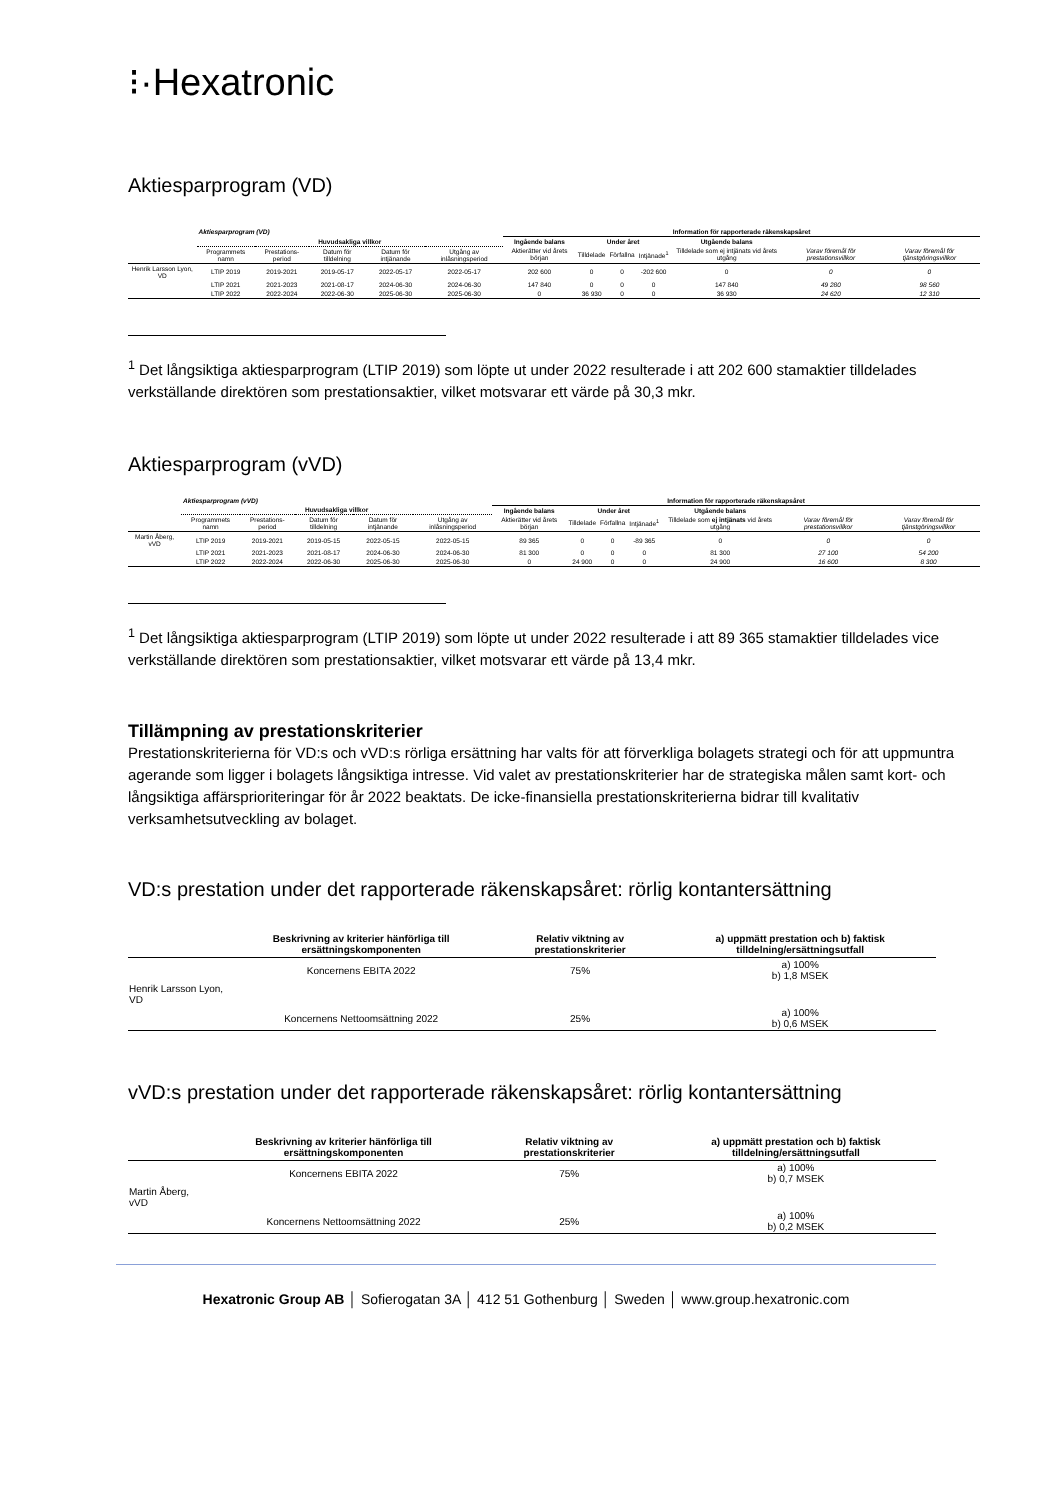⁝·Hexatronic
Aktiesparprogram (VD)
| | Aktiesparprogram (VD) | | | | | Information för rapporterade räkenskapsåret | | | | | | |
| | Huvudsakliga villkor | | | | | Ingående balans | Under året | | | Utgående balans | | |
| | Programmets namn | Prestations-period | Datum för tilldelning | Datum för intjänande | Utgång av inlåsningsperiod | Aktierätter vid årets början | Tilldelade | Förfallna | Intjänade<sup>1</sup> | Tilldelade som ej intjänats vid årets utgång | Varav föremål för prestationsvillkor | Varav föremål för tjänstgöringsvillkor |
| Henrik Larsson Lyon, VD | LTIP 2019 | 2019-2021 | 2019-05-17 | 2022-05-17 | 2022-05-17 | 202 600 | 0 | 0 | -202 600 | 0 | 0 | 0 |
| | LTIP 2021 | 2021-2023 | 2021-08-17 | 2024-06-30 | 2024-06-30 | 147 840 | 0 | 0 | 0 | 147 840 | 49 280 | 98 560 |
| | LTIP 2022 | 2022-2024 | 2022-06-30 | 2025-06-30 | 2025-06-30 | 0 | 36 930 | 0 | 0 | 36 930 | 24 620 | 12 310 |
<sup>1</sup> Det långsiktiga aktiesparprogram (LTIP 2019) som löpte ut under 2022 resulterade i att 202 600 stamaktier tilldelades verkställande direktören som prestationsaktier, vilket motsvarar ett värde på 30,3 mkr.
Aktiesparprogram (vVD)
| | Aktiesparprogram (vVD) | | | | | Information för rapporterade räkenskapsåret | | | | | | |
| | Huvudsakliga villkor | | | | | Ingående balans | Under året | | | Utgående balans | | |
| | Programmets namn | Prestations-period | Datum för tilldelning | Datum för intjänande | Utgång av inlåsningsperiod | Aktierätter vid årets början | Tilldelade | Förfallna | Intjänade<sup>1</sup> | Tilldelade som ej intjänats vid årets utgång | Varav föremål för prestationsvillkor | Varav föremål för tjänstgöringsvillkor |
| Martin Åberg, vVD | LTIP 2019 | 2019-2021 | 2019-05-15 | 2022-05-15 | 2022-05-15 | 89 365 | 0 | 0 | -89 365 | 0 | 0 | 0 |
| | LTIP 2021 | 2021-2023 | 2021-08-17 | 2024-06-30 | 2024-06-30 | 81 300 | 0 | 0 | 0 | 81 300 | 27 100 | 54 200 |
| | LTIP 2022 | 2022-2024 | 2022-06-30 | 2025-06-30 | 2025-06-30 | 0 | 24 900 | 0 | 0 | 24 900 | 16 600 | 8 300 |
<sup>1</sup> Det långsiktiga aktiesparprogram (LTIP 2019) som löpte ut under 2022 resulterade i att 89 365 stamaktier tilldelades vice verkställande direktören som prestationsaktier, vilket motsvarar ett värde på 13,4 mkr.
Tillämpning av prestationskriterier
Prestationskriterierna för VD:s och vVD:s rörliga ersättning har valts för att förverkliga bolagets strategi och för att uppmuntra agerande som ligger i bolagets långsiktiga intresse. Vid valet av prestationskriterier har de strategiska målen samt kort- och långsiktiga affärsprioriteringar för år 2022 beaktats. De icke-finansiella prestationskriterierna bidrar till kvalitativ verksamhetsutveckling av bolaget.
VD:s prestation under det rapporterade räkenskapsåret: rörlig kontantersättning
| | Beskrivning av kriterier hänförliga till ersättningskomponenten | Relativ viktning av prestationskriterier | a) uppmätt prestation och b) faktisk tilldelning/ersättningsutfall |
| --- | --- | --- | --- |
| | Koncernens EBITA 2022 | 75% | a) 100% b) 1,8 MSEK |
| Henrik Larsson Lyon, VD | | | |
| | Koncernens Nettoomsättning 2022 | 25% | a) 100% b) 0,6 MSEK |
vVD:s prestation under det rapporterade räkenskapsåret: rörlig kontantersättning
| | Beskrivning av kriterier hänförliga till ersättningskomponenten | Relativ viktning av prestationskriterier | a) uppmätt prestation och b) faktisk tilldelning/ersättningsutfall |
| --- | --- | --- | --- |
| | Koncernens EBITA 2022 | 75% | a) 100% b) 0,7 MSEK |
| Martin Åberg, vVD | | | |
| | Koncernens Nettoomsättning 2022 | 25% | a) 100% b) 0,2 MSEK |
Hexatronic Group AB │ Sofierogatan 3A │ 412 51 Gothenburg │ Sweden │ www.group.hexatronic.com